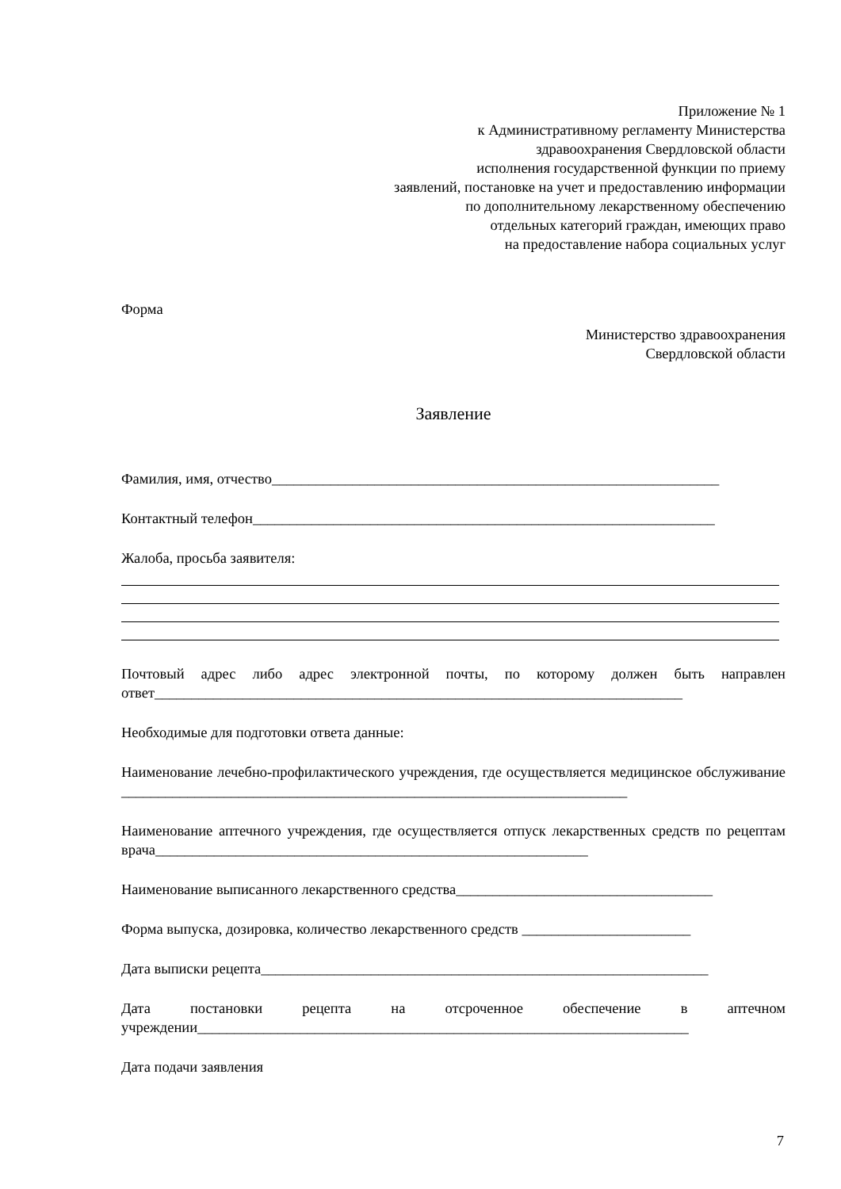Приложение № 1
к Административному регламенту Министерства
здравоохранения Свердловской области
исполнения государственной функции по приему
заявлений, постановке на учет и предоставлению информации
по дополнительному лекарственному обеспечению
отдельных категорий граждан, имеющих право
на предоставление набора социальных услуг
Форма
Министерство здравоохранения
Свердловской области
Заявление
Фамилия, имя, отчество_____________________________________________________________
Контактный телефон_______________________________________________________________
Жалоба, просьба заявителя:
Почтовый адрес либо адрес электронной почты, по которому должен быть направлен ответ________________________________________________________________________
Необходимые для подготовки ответа данные:
Наименование лечебно-профилактического учреждения, где осуществляется медицинское обслуживание _____________________________________________________________________
Наименование аптечного учреждения, где осуществляется отпуск лекарственных средств по рецептам врача___________________________________________________________
Наименование выписанного лекарственного средства___________________________________
Форма выпуска, дозировка, количество лекарственного средств _______________________
Дата выписки рецепта_____________________________________________________________
Дата постановки рецепта на отсроченное обеспечение в аптечном
учреждении___________________________________________________________________
Дата подачи заявления
7